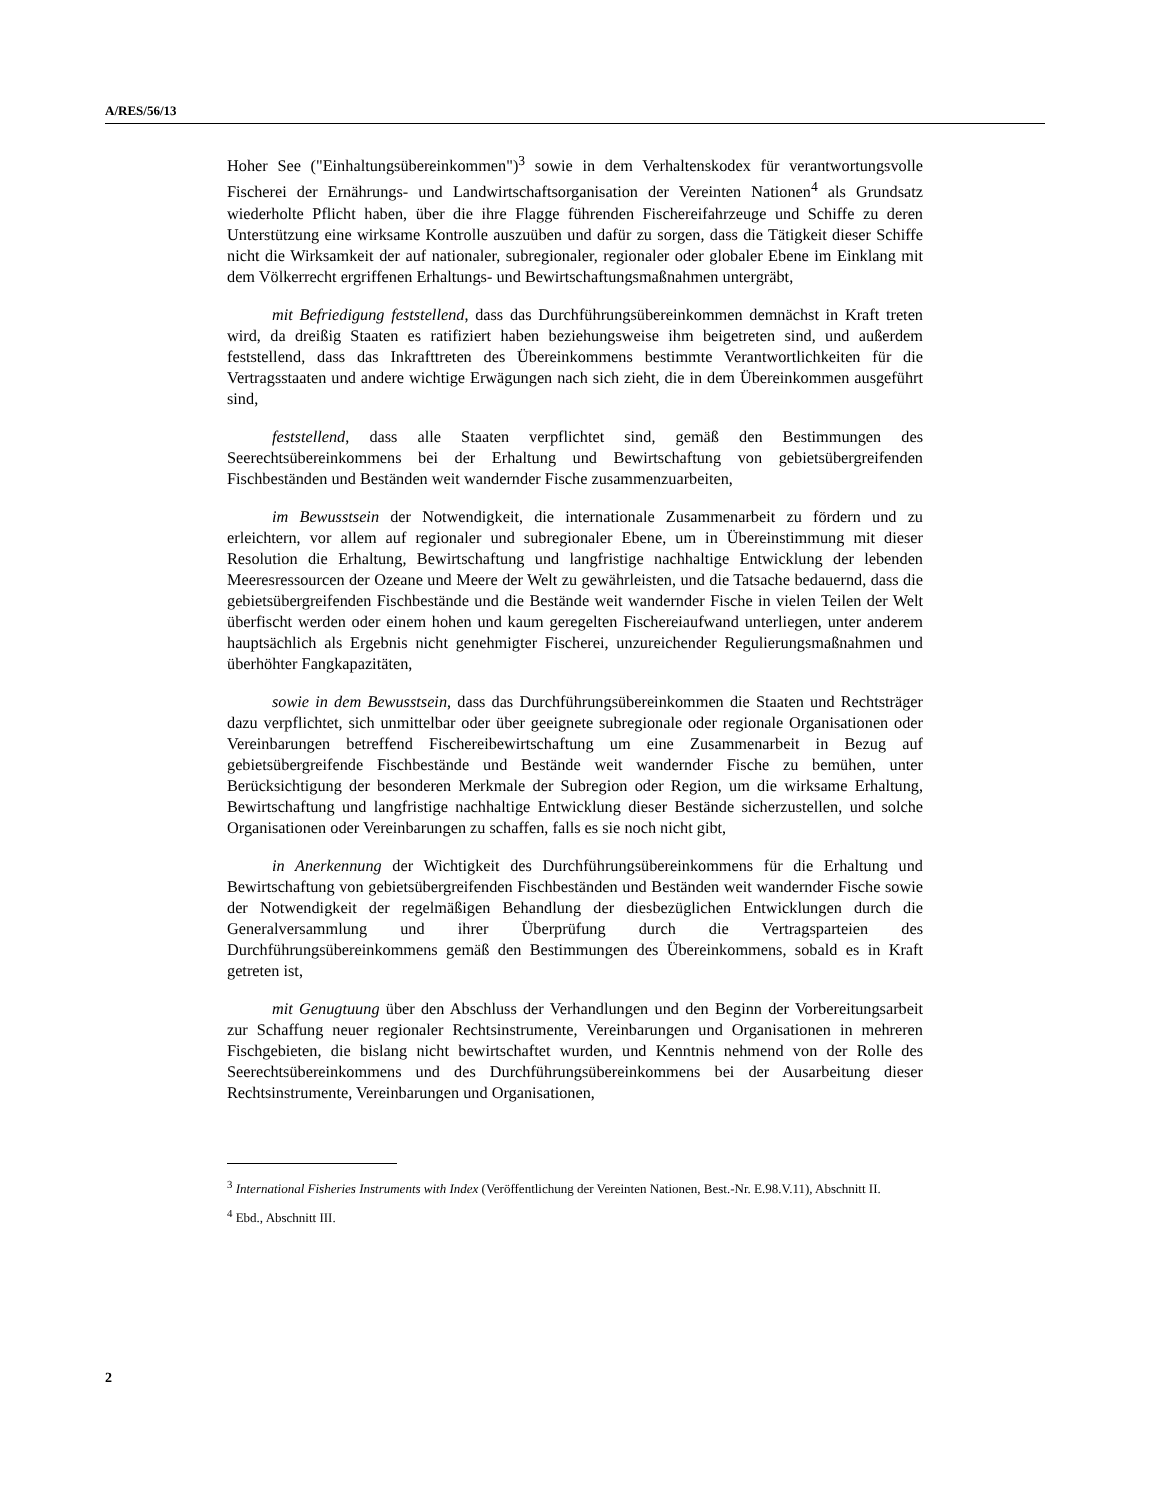A/RES/56/13
Hoher See ("Einhaltungsübereinkommen")<sup>3</sup> sowie in dem Verhaltenskodex für verantwortungsvolle Fischerei der Ernährungs- und Landwirtschaftsorganisation der Vereinten Nationen<sup>4</sup> als Grundsatz wiederholte Pflicht haben, über die ihre Flagge führenden Fischereifahrzeuge und Schiffe zu deren Unterstützung eine wirksame Kontrolle auszuüben und dafür zu sorgen, dass die Tätigkeit dieser Schiffe nicht die Wirksamkeit der auf nationaler, subregionaler, regionaler oder globaler Ebene im Einklang mit dem Völkerrecht ergriffenen Erhaltungs- und Bewirtschaftungsmaßnahmen untergräbt,
mit Befriedigung feststellend, dass das Durchführungsübereinkommen demnächst in Kraft treten wird, da dreißig Staaten es ratifiziert haben beziehungsweise ihm beigetreten sind, und außerdem feststellend, dass das Inkrafttreten des Übereinkommens bestimmte Verantwortlichkeiten für die Vertragsstaaten und andere wichtige Erwägungen nach sich zieht, die in dem Übereinkommen ausgeführt sind,
feststellend, dass alle Staaten verpflichtet sind, gemäß den Bestimmungen des Seerechtsübereinkommens bei der Erhaltung und Bewirtschaftung von gebietsübergreifenden Fischbeständen und Beständen weit wandernder Fische zusammenzuarbeiten,
im Bewusstsein der Notwendigkeit, die internationale Zusammenarbeit zu fördern und zu erleichtern, vor allem auf regionaler und subregionaler Ebene, um in Übereinstimmung mit dieser Resolution die Erhaltung, Bewirtschaftung und langfristige nachhaltige Entwicklung der lebenden Meeresressourcen der Ozeane und Meere der Welt zu gewährleisten, und die Tatsache bedauernd, dass die gebietsübergreifenden Fischbestände und die Bestände weit wandernder Fische in vielen Teilen der Welt überfischt werden oder einem hohen und kaum geregelten Fischereiaufwand unterliegen, unter anderem hauptsächlich als Ergebnis nicht genehmigter Fischerei, unzureichender Regulierungsmaßnahmen und überhöhter Fangkapazitäten,
sowie in dem Bewusstsein, dass das Durchführungsübereinkommen die Staaten und Rechtsträger dazu verpflichtet, sich unmittelbar oder über geeignete subregionale oder regionale Organisationen oder Vereinbarungen betreffend Fischereibewirtschaftung um eine Zusammenarbeit in Bezug auf gebietsübergreifende Fischbestände und Bestände weit wandernder Fische zu bemühen, unter Berücksichtigung der besonderen Merkmale der Subregion oder Region, um die wirksame Erhaltung, Bewirtschaftung und langfristige nachhaltige Entwicklung dieser Bestände sicherzustellen, und solche Organisationen oder Vereinbarungen zu schaffen, falls es sie noch nicht gibt,
in Anerkennung der Wichtigkeit des Durchführungsübereinkommens für die Erhaltung und Bewirtschaftung von gebietsübergreifenden Fischbeständen und Beständen weit wandernder Fische sowie der Notwendigkeit der regelmäßigen Behandlung der diesbezüglichen Entwicklungen durch die Generalversammlung und ihrer Überprüfung durch die Vertragsparteien des Durchführungsübereinkommens gemäß den Bestimmungen des Übereinkommens, sobald es in Kraft getreten ist,
mit Genugtuung über den Abschluss der Verhandlungen und den Beginn der Vorbereitungsarbeit zur Schaffung neuer regionaler Rechtsinstrumente, Vereinbarungen und Organisationen in mehreren Fischgebieten, die bislang nicht bewirtschaftet wurden, und Kenntnis nehmend von der Rolle des Seerechtsübereinkommens und des Durchführungsübereinkommens bei der Ausarbeitung dieser Rechtsinstrumente, Vereinbarungen und Organisationen,
<sup>3</sup> International Fisheries Instruments with Index (Veröffentlichung der Vereinten Nationen, Best.-Nr. E.98.V.11), Abschnitt II.
<sup>4</sup> Ebd., Abschnitt III.
2